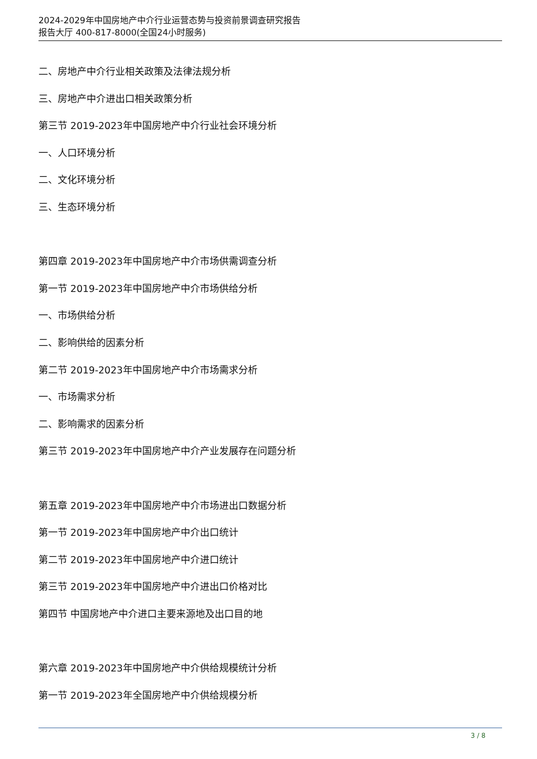2024-2029年中国房地产中介行业运营态势与投资前景调查研究报告
报告大厅 400-817-8000(全国24小时服务)
二、房地产中介行业相关政策及法律法规分析
三、房地产中介进出口相关政策分析
第三节 2019-2023年中国房地产中介行业社会环境分析
一、人口环境分析
二、文化环境分析
三、生态环境分析
第四章 2019-2023年中国房地产中介市场供需调查分析
第一节 2019-2023年中国房地产中介市场供给分析
一、市场供给分析
二、影响供给的因素分析
第二节 2019-2023年中国房地产中介市场需求分析
一、市场需求分析
二、影响需求的因素分析
第三节 2019-2023年中国房地产中介产业发展存在问题分析
第五章 2019-2023年中国房地产中介市场进出口数据分析
第一节 2019-2023年中国房地产中介出口统计
第二节 2019-2023年中国房地产中介进口统计
第三节 2019-2023年中国房地产中介进出口价格对比
第四节 中国房地产中介进口主要来源地及出口目的地
第六章 2019-2023年中国房地产中介供给规模统计分析
第一节 2019-2023年全国房地产中介供给规模分析
3 / 8